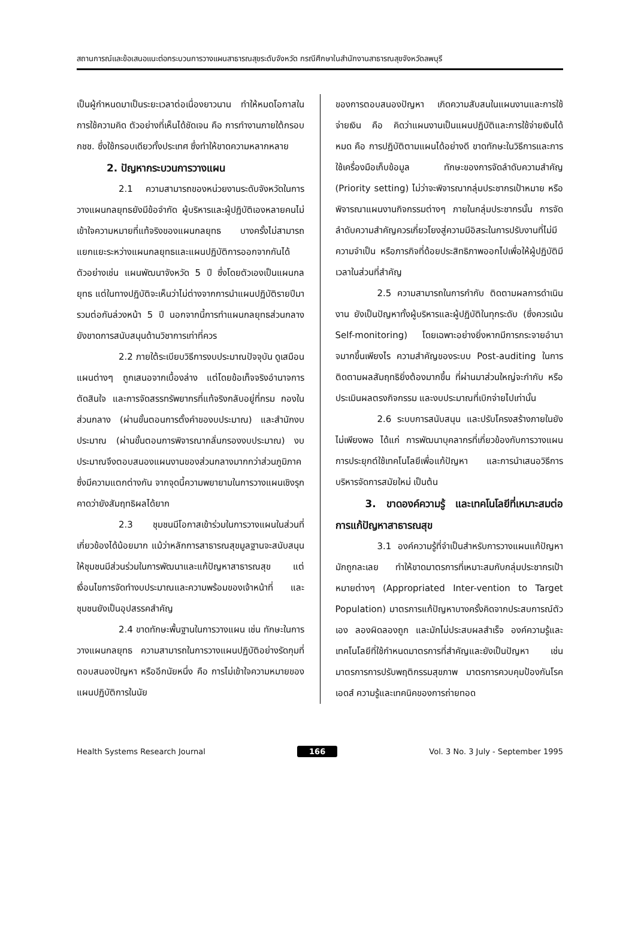สถานการณ์และข้อเสนอแนะต่อกระบวนการวางแผนสาธารณสุขระดับจังหวัด กรณีศึกษาในสำนักงานสาธารณสุขจังหวัดลพบุรี
เป็นผู้กำหนดมาเป็นระยะเวลาต่อเนื่องยาวนาน ทำให้หมดโอกาสในการใช้ความคิด ตัวอย่างที่เห็นได้ชัดเจน คือ การทำงานภายใต้กรอบ กชช. ซึ่งใช้กรอบเดียวทั้งประเทศ ซึ่งทำให้ขาดความหลากหลาย
2. ปัญหากระบวนการวางแผน
2.1 ความสามารถของหน่วยงานระดับจังหวัดในการวางแผนกลยุทธยังมีข้อจำกัด ผู้บริหารและผู้ปฏิบัติเองหลายคนไม่เข้าใจความหมายที่แท้จริงของแผนกลยุทธ บางครั้งไม่สามารถแยกแยะระหว่างแผนกลยุทธและแผนปฏิบัติการออกจากกันได้ ตัวอย่างเช่น แผนพัฒนาจังหวัด 5 ปี ซึ่งโดยตัวเองเป็นแผนกลยุทธ แต่ในทางปฏิบัติจะเห็นว่าไม่ต่างจากการนำแผนปฏิบัติรายปีมารวมต่อกันล่วงหน้า 5 ปี นอกจากนี้การทำแผนกลยุทธส่วนกลางยังขาดการสนับสนุนด้านวิชาการเท่าที่ควร
2.2 ภายใต้ระเบียบวิธีการงบประมาณปัจจุบัน ดูเสมือนแผนต่างๆ ถูกเสนอจากเบื้องล่าง แต่โดยข้อเท็จจริงอำนาจการตัดสินใจ และการจัดสรรทรัพยากรที่แท้จริงกลับอยู่ที่กรม กองในส่วนกลาง (ผ่านขั้นตอนการตั้งคำของบประมาณ) และสำนักงบประมาณ (ผ่านขั้นตอนการพิจารณากลั่นกรองงบประมาณ) งบประมาณจึงตอบสนองแผนงานของส่วนกลางมากกว่าส่วนภูมิภาคซึ่งมีความแตกต่างกัน จากจุดนี้ความพยายามในการวางแผนเชิงรุกคาดว่ายังสัมฤทธิผลได้ยาก
2.3 ชุมชนมีโอกาสเข้าร่วมในการวางแผนในส่วนที่เกี่ยวข้องได้น้อยมาก แม้ว่าหลักการสาธารณสุขมูลฐานจะสนับสนุนให้ชุมชนมีส่วนร่วมในการพัฒนาและแก้ปัญหาสาธารณสุข แต่เงื่อนไขการจัดทำงบประมาณและความพร้อมของเจ้าหน้าที่ และชุมชนยังเป็นอุปสรรคสำคัญ
2.4 ขาดทักษะพื้นฐานในการวางแผน เช่น ทักษะในการวางแผนกลยุทธ ความสามารถในการวางแผนปฏิบัติอย่างรัดกุมที่ตอบสนองปัญหา หรืออีกนัยหนึ่ง คือ การไม่เข้าใจความหมายของแผนปฏิบัติการในนัย
ของการตอบสนองปัญหา เกิดความสับสนในแผนงานและการใช้จ่ายเงิน คือ คิดว่าแผนงานเป็นแผนปฏิบัติและการใช้จ่ายเงินได้หมด คือ การปฏิบัติตามแผนได้อย่างดี ขาดทักษะในวิธีการและการใช้เครื่องมือเก็บข้อมูล ทักษะของการจัดลำดับความสำคัญ (Priority setting) ไม่ว่าจะพิจารณากลุ่มประชากรเป้าหมาย หรือพิจารณาแผนงานกิจกรรมต่างๆ ภายในกลุ่มประชากรนั้น การจัดลำดับความสำคัญควรเกี่ยวโยงสู่ความมีอิสระในการปรับงานที่ไม่มีความจำเป็น หรือภารกิจที่ด้อยประสิทธิภาพออกไปเพื่อให้ผู้ปฏิบัติมีเวลาในส่วนที่สำคัญ
2.5 ความสามารถในการกำกับ ติดตามผลการดำเนินงาน ยังเป็นปัญหาทั้งผู้บริหารและผู้ปฏิบัติในทุกระดับ (ซึ่งควรเน้น Self-monitoring) โดยเฉพาะอย่างยิ่งหากมีการกระจายอำนาจมากขึ้นเพียงไร ความสำคัญของระบบ Post-auditing ในการติดตามผลสัมฤทธิยิ่งต้องมากขึ้น ที่ผ่านมาส่วนใหญ่จะกำกับ หรือประเมินผลตรงกิจกรรม และงบประมาณที่เบิกจ่ายไปเท่านั้น
2.6 ระบบการสนับสนุน และปรับโครงสร้างภายในยังไม่เพียงพอ ได้แก่ การพัฒนาบุคลากรที่เกี่ยวข้องกับการวางแผน การประยุกต์ใช้เทคโนโลยีเพื่อแก้ปัญหา และการนำเสนอวิธีการบริหารจัดการสมัยใหม่ เป็นต้น
3. ขาดองค์ความรู้ และเทคโนโลยีที่เหมาะสมต่อการแก้ปัญหาสาธารณสุข
3.1 องค์ความรู้ที่จำเป็นสำหรับการวางแผนแก้ปัญหามักถูกละเลย ทำให้ขาดมาตรการที่เหมาะสมกับกลุ่มประชากรเป้าหมายต่างๆ (Appropriated Inter-vention to Target Population) มาตรการแก้ปัญหาบางครั้งคิดจากประสบการณ์ตัวเอง ลองผิดลองถูก และมักไม่ประสบผลสำเร็จ องค์ความรู้และเทคโนโลยีที่ใช้กำหนดมาตรการที่สำคัญและยังเป็นปัญหา เช่น มาตรการการปรับพฤติกรรมสุขภาพ มาตรการควบคุมป้องกันโรคเอดส์ ความรู้และเทคนิคของการถ่ายทอด
Health Systems Research Journal 166 Vol. 3 No. 3 July - September 1995